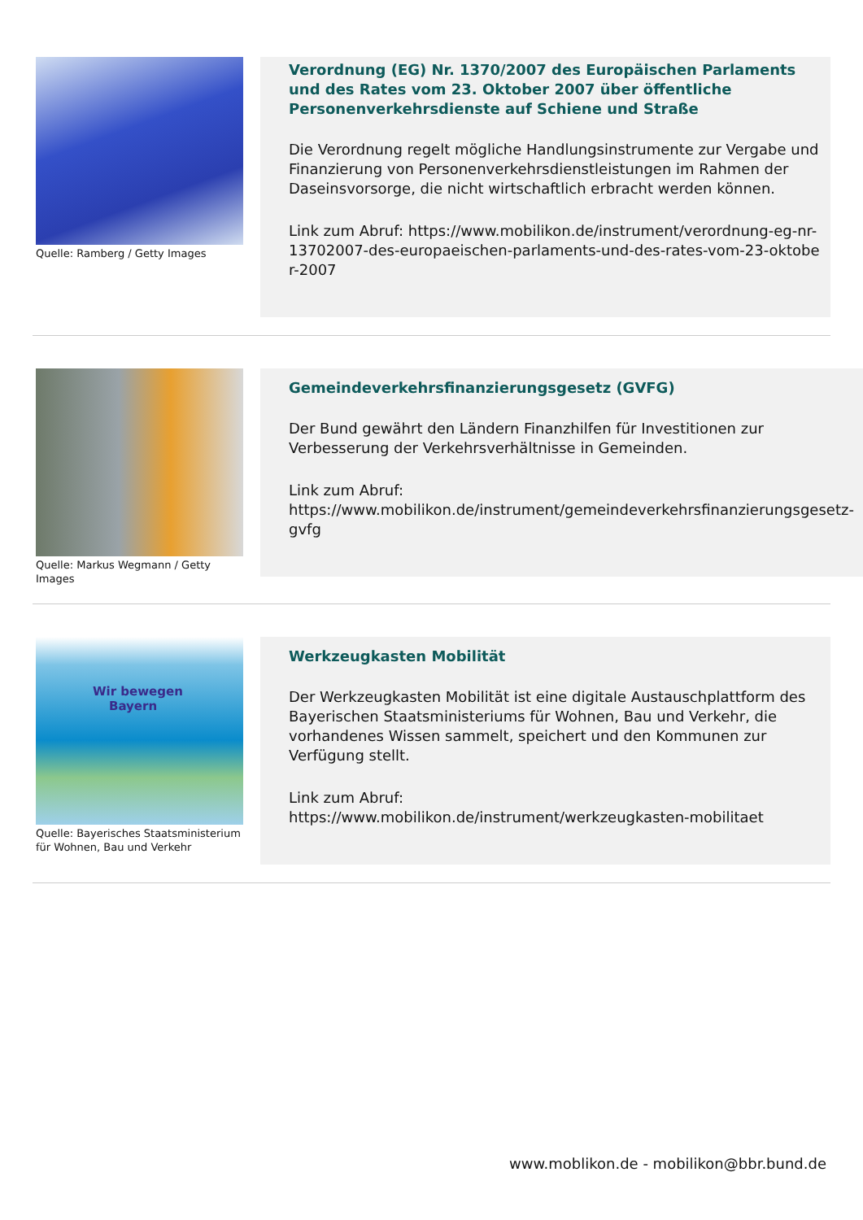Quelle: Ramberg / Getty Images
Verordnung (EG) Nr. 1370/2007 des Europäischen Parlaments und des Rates vom 23. Oktober 2007 über öffentliche Personenverkehrsdienste auf Schiene und Straße
Die Verordnung regelt mögliche Handlungsinstrumente zur Vergabe und Finanzierung von Personenverkehrsdienstleistungen im Rahmen der Daseinsvorsorge, die nicht wirtschaftlich erbracht werden können.
Link zum Abruf: https://www.mobilikon.de/instrument/verordnung-eg-nr-13702007-des-europaeischen-parlaments-und-des-rates-vom-23-oktober-2007
Quelle: Markus Wegmann / Getty Images
Gemeindeverkehrsfinanzierungsgesetz (GVFG)
Der Bund gewährt den Ländern Finanzhilfen für Investitionen zur Verbesserung der Verkehrsverhältnisse in Gemeinden.
Link zum Abruf:
https://www.mobilikon.de/instrument/gemeindeverkehrsfinanzierungsgesetz-gvfg
Wir bewegen
Bayern
Quelle: Bayerisches Staatsministerium für Wohnen, Bau und Verkehr
Werkzeugkasten Mobilität
Der Werkzeugkasten Mobilität ist eine digitale Austauschplattform des Bayerischen Staatsministeriums für Wohnen, Bau und Verkehr, die vorhandenes Wissen sammelt, speichert und den Kommunen zur Verfügung stellt.
Link zum Abruf:
https://www.mobilikon.de/instrument/werkzeugkasten-mobilitaet
www.moblikon.de - mobilikon@bbr.bund.de